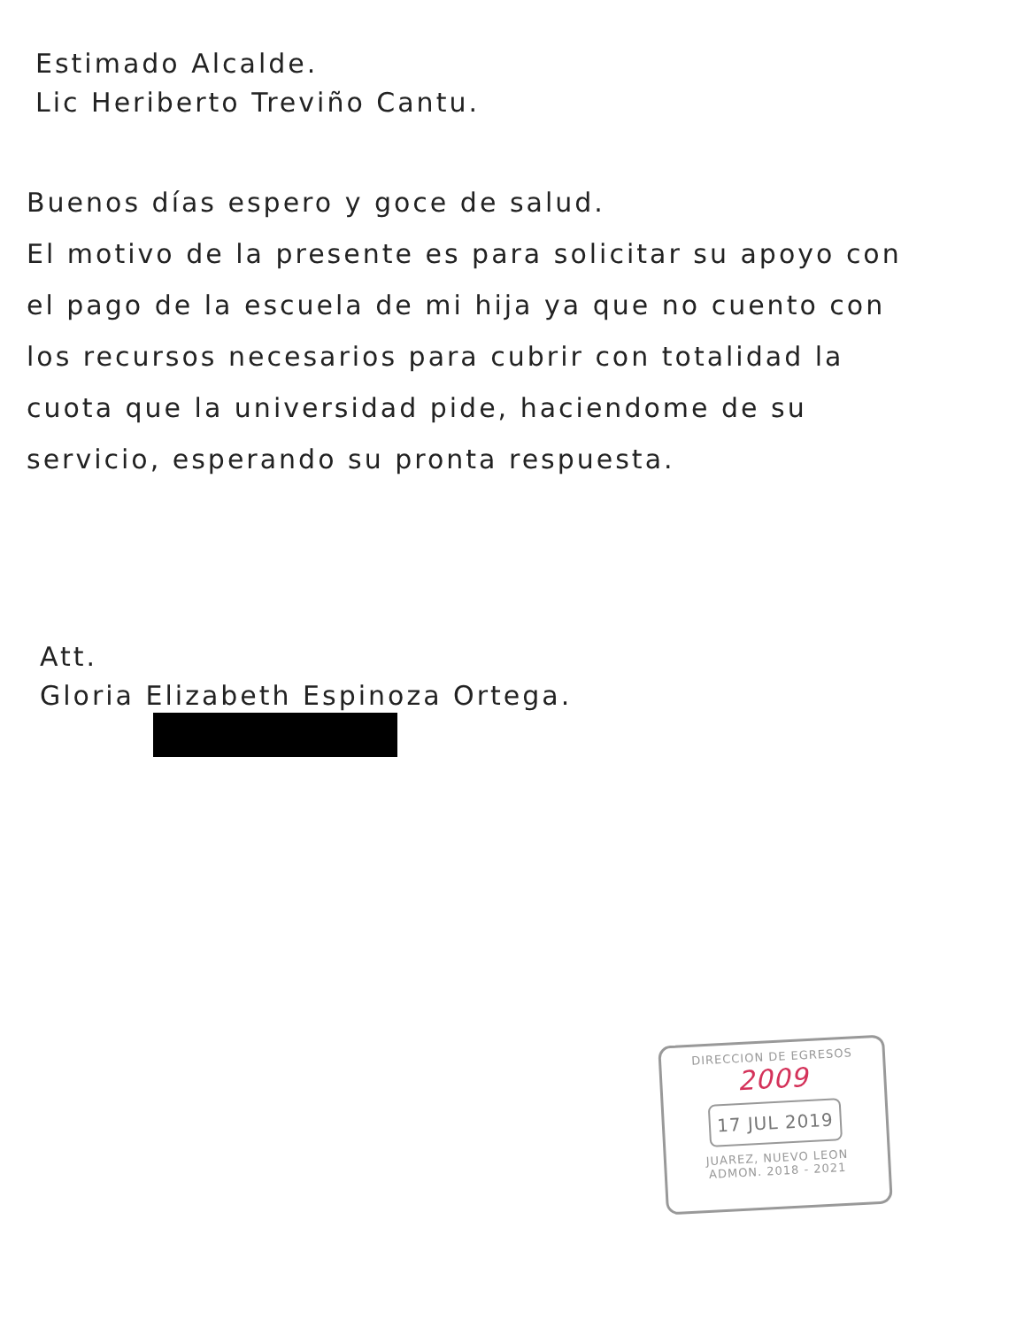Estimado Alcalde.
Lic Heriberto Treviño Cantu.
Buenos días espero y goce de salud.
El motivo de la presente es para solicitar su apoyo con el pago de la escuela de mi hija ya que no cuento con los recursos necesarios para cubrir con totalidad la cuota que la universidad pide, haciendome de su servicio, esperando su pronta respuesta.
Att.
Gloria Elizabeth Espinoza Ortega.
DIRECCION DE EGRESOS
2009
17 JUL 2019
JUAREZ, NUEVO LEON
ADMON. 2018 - 2021